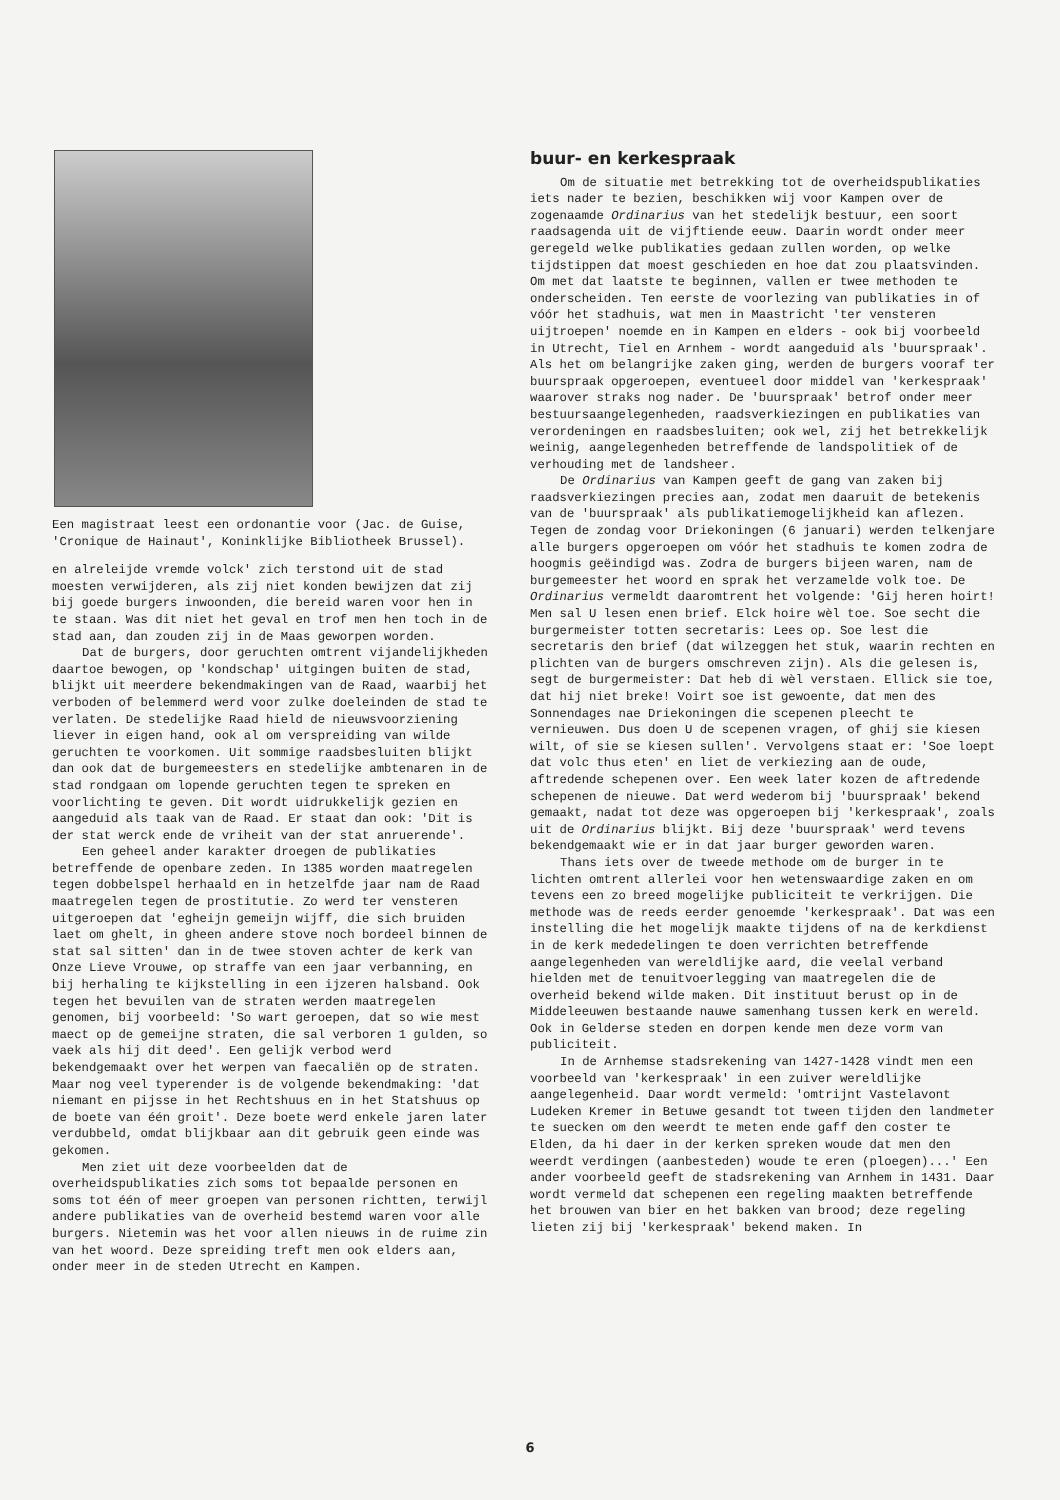Een magistraat leest een ordonantie voor (Jac. de Guise, 'Cronique de Hainaut', Koninklijke Bibliotheek Brussel).
en alreleijde vremde volck' zich terstond uit de stad moesten verwijderen, als zij niet konden bewijzen dat zij bij goede burgers inwoonden, die bereid waren voor hen in te staan. Was dit niet het geval en trof men hen toch in de stad aan, dan zouden zij in de Maas geworpen worden.
Dat de burgers, door geruchten omtrent vijandelijkheden daartoe bewogen, op 'kondschap' uitgingen buiten de stad, blijkt uit meerdere bekendmakingen van de Raad, waarbij het verboden of belemmerd werd voor zulke doeleinden de stad te verlaten. De stedelijke Raad hield de nieuwsvoorziening liever in eigen hand, ook al om verspreiding van wilde geruchten te voorkomen. Uit sommige raadsbesluiten blijkt dan ook dat de burgemeesters en stedelijke ambtenaren in de stad rondgaan om lopende geruchten tegen te spreken en voorlichting te geven. Dit wordt uidrukkelijk gezien en aangeduid als taak van de Raad. Er staat dan ook: 'Dit is der stat werck ende de vriheit van der stat anruerende'.
Een geheel ander karakter droegen de publikaties betreffende de openbare zeden. In 1385 worden maatregelen tegen dobbelspel herhaald en in hetzelfde jaar nam de Raad maatregelen tegen de prostitutie. Zo werd ter vensteren uitgeroepen dat 'egheijn gemeijn wijff, die sich bruiden laet om ghelt, in gheen andere stove noch bordeel binnen de stat sal sitten' dan in de twee stoven achter de kerk van Onze Lieve Vrouwe, op straffe van een jaar verbanning, en bij herhaling te kijkstelling in een ijzeren halsband. Ook tegen het bevuilen van de straten werden maatregelen genomen, bij voorbeeld: 'So wart geroepen, dat so wie mest maect op de gemeijne straten, die sal verboren 1 gulden, so vaek als hij dit deed'. Een gelijk verbod werd bekendgemaakt over het werpen van faecaliën op de straten. Maar nog veel typerender is de volgende bekendmaking: 'dat niemant en pijsse in het Rechtshuus en in het Statshuus op de boete van één groit'. Deze boete werd enkele jaren later verdubbeld, omdat blijkbaar aan dit gebruik geen einde was gekomen.
Men ziet uit deze voorbeelden dat de overheidspublikaties zich soms tot bepaalde personen en soms tot één of meer groepen van personen richtten, terwijl andere publikaties van de overheid bestemd waren voor alle burgers. Nietemin was het voor allen nieuws in de ruime zin van het woord. Deze spreiding treft men ook elders aan, onder meer in de steden Utrecht en Kampen.
buur- en kerkespraak
Om de situatie met betrekking tot de overheidspublikaties iets nader te bezien, beschikken wij voor Kampen over de zogenaamde Ordinarius van het stedelijk bestuur, een soort raadsagenda uit de vijftiende eeuw. Daarin wordt onder meer geregeld welke publikaties gedaan zullen worden, op welke tijdstippen dat moest geschieden en hoe dat zou plaatsvinden. Om met dat laatste te beginnen, vallen er twee methoden te onderscheiden. Ten eerste de voorlezing van publikaties in of vóór het stadhuis, wat men in Maastricht 'ter vensteren uijtroepen' noemde en in Kampen en elders - ook bij voorbeeld in Utrecht, Tiel en Arnhem - wordt aangeduid als 'buurspraak'. Als het om belangrijke zaken ging, werden de burgers vooraf ter buurspraak opgeroepen, eventueel door middel van 'kerkespraak' waarover straks nog nader. De 'buurspraak' betrof onder meer bestuursaangelegenheden, raadsverkiezingen en publikaties van verordeningen en raadsbesluiten; ook wel, zij het betrekkelijk weinig, aangelegenheden betreffende de landspolitiek of de verhouding met de landsheer.
De Ordinarius van Kampen geeft de gang van zaken bij raadsverkiezingen precies aan, zodat men daaruit de betekenis van de 'buurspraak' als publikatiemogelijkheid kan aflezen. Tegen de zondag voor Driekoningen (6 januari) werden telkenjare alle burgers opgeroepen om vóór het stadhuis te komen zodra de hoogmis geëindigd was. Zodra de burgers bijeen waren, nam de burgemeester het woord en sprak het verzamelde volk toe. De Ordinarius vermeldt daaromtrent het volgende: 'Gij heren hoirt! Men sal U lesen enen brief. Elck hoire wèl toe. Soe secht die burgermeister totten secretaris: Lees op. Soe lest die secretaris den brief (dat wilzeggen het stuk, waarin rechten en plichten van de burgers omschreven zijn). Als die gelesen is, segt de burgermeister: Dat heb di wèl verstaen. Ellick sie toe, dat hij niet breke! Voirt soe ist gewoente, dat men des Sonnendages nae Driekoningen die scepenen pleecht te vernieuwen. Dus doen U de scepenen vragen, of ghij sie kiesen wilt, of sie se kiesen sullen'. Vervolgens staat er: 'Soe loept dat volc thus eten' en liet de verkiezing aan de oude, aftredende schepenen over. Een week later kozen de aftredende schepenen de nieuwe. Dat werd wederom bij 'buurspraak' bekend gemaakt, nadat tot deze was opgeroepen bij 'kerkespraak', zoals uit de Ordinarius blijkt. Bij deze 'buurspraak' werd tevens bekendgemaakt wie er in dat jaar burger geworden waren.
Thans iets over de tweede methode om de burger in te lichten omtrent allerlei voor hen wetenswaardige zaken en om tevens een zo breed mogelijke publiciteit te verkrijgen. Die methode was de reeds eerder genoemde 'kerkespraak'. Dat was een instelling die het mogelijk maakte tijdens of na de kerkdienst in de kerk mededelingen te doen verrichten betreffende aangelegenheden van wereldlijke aard, die veelal verband hielden met de tenuitvoerlegging van maatregelen die de overheid bekend wilde maken. Dit instituut berust op in de Middeleeuwen bestaande nauwe samenhang tussen kerk en wereld. Ook in Gelderse steden en dorpen kende men deze vorm van publiciteit.
In de Arnhemse stadsrekening van 1427-1428 vindt men een voorbeeld van 'kerkespraak' in een zuiver wereldlijke aangelegenheid. Daar wordt vermeld: 'omtrijnt Vastelavont Ludeken Kremer in Betuwe gesandt tot tween tijden den landmeter te suecken om den weerdt te meten ende gaff den coster te Elden, da hi daer in der kerken spreken woude dat men den weerdt verdingen (aanbesteden) woude te eren (ploegen)...' Een ander voorbeeld geeft de stadsrekening van Arnhem in 1431. Daar wordt vermeld dat schepenen een regeling maakten betreffende het brouwen van bier en het bakken van brood; deze regeling lieten zij bij 'kerkespraak' bekend maken. In
6